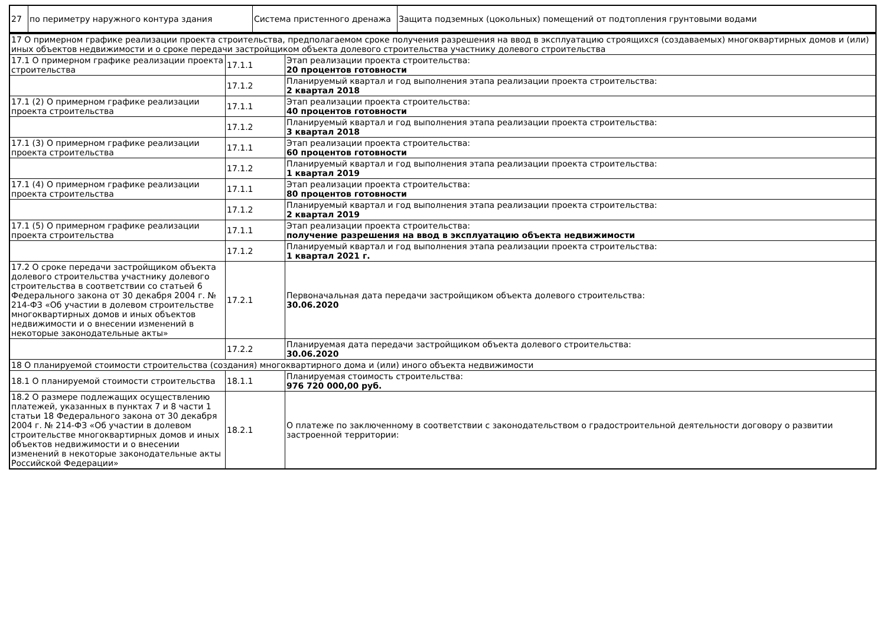| 27 | по периметру наружного контура здания | Система пристенного дренажа | Защита подземных (цокольных) помещений от подтопления грунтовыми водами |
| 17 О примерном графике реализации проекта строительства, предполагаемом сроке получения разрешения на ввод в эксплуатацию строящихся (создаваемых) многоквартирных домов и (или) иных объектов недвижимости и о сроке передачи застройщиком объекта долевого строительства участнику долевого строительства | | |
| 17.1 О примерном графике реализации проекта строительства | 17.1.1 | Этап реализации проекта строительства: 20 процентов готовности |
| | 17.1.2 | Планируемый квартал и год выполнения этапа реализации проекта строительства: 2 квартал 2018 |
| 17.1 (2) О примерном графике реализации проекта строительства | 17.1.1 | Этап реализации проекта строительства: 40 процентов готовности |
| | 17.1.2 | Планируемый квартал и год выполнения этапа реализации проекта строительства: 3 квартал 2018 |
| 17.1 (3) О примерном графике реализации проекта строительства | 17.1.1 | Этап реализации проекта строительства: 60 процентов готовности |
| | 17.1.2 | Планируемый квартал и год выполнения этапа реализации проекта строительства: 1 квартал 2019 |
| 17.1 (4) О примерном графике реализации проекта строительства | 17.1.1 | Этап реализации проекта строительства: 80 процентов готовности |
| | 17.1.2 | Планируемый квартал и год выполнения этапа реализации проекта строительства: 2 квартал 2019 |
| 17.1 (5) О примерном графике реализации проекта строительства | 17.1.1 | Этап реализации проекта строительства: получение разрешения на ввод в эксплуатацию объекта недвижимости |
| | 17.1.2 | Планируемый квартал и год выполнения этапа реализации проекта строительства: 1 квартал 2021 г. |
| 17.2 О сроке передачи застройщиком объекта долевого строительства участнику долевого строительства в соответствии со статьей 6 Федерального закона от 30 декабря 2004 г. № 214-ФЗ «Об участии в долевом строительстве многоквартирных домов и иных объектов недвижимости и о внесении изменений в некоторые законодательные акты» | 17.2.1 | Первоначальная дата передачи застройщиком объекта долевого строительства: 30.06.2020 |
| | 17.2.2 | Планируемая дата передачи застройщиком объекта долевого строительства: 30.06.2020 |
| 18 О планируемой стоимости строительства (создания) многоквартирного дома и (или) иного объекта недвижимости | | |
| 18.1 О планируемой стоимости строительства | 18.1.1 | Планируемая стоимость строительства: 976 720 000,00 руб. |
| 18.2 О размере подлежащих осуществлению платежей, указанных в пунктах 7 и 8 части 1 статьи 18 Федерального закона от 30 декабря 2004 г. № 214-ФЗ «Об участии в долевом строительстве многоквартирных домов и иных объектов недвижимости и о внесении изменений в некоторые законодательные акты Российской Федерации» | 18.2.1 | О платеже по заключенному в соответствии с законодательством о градостроительной деятельности договору о развитии застроенной территории: |